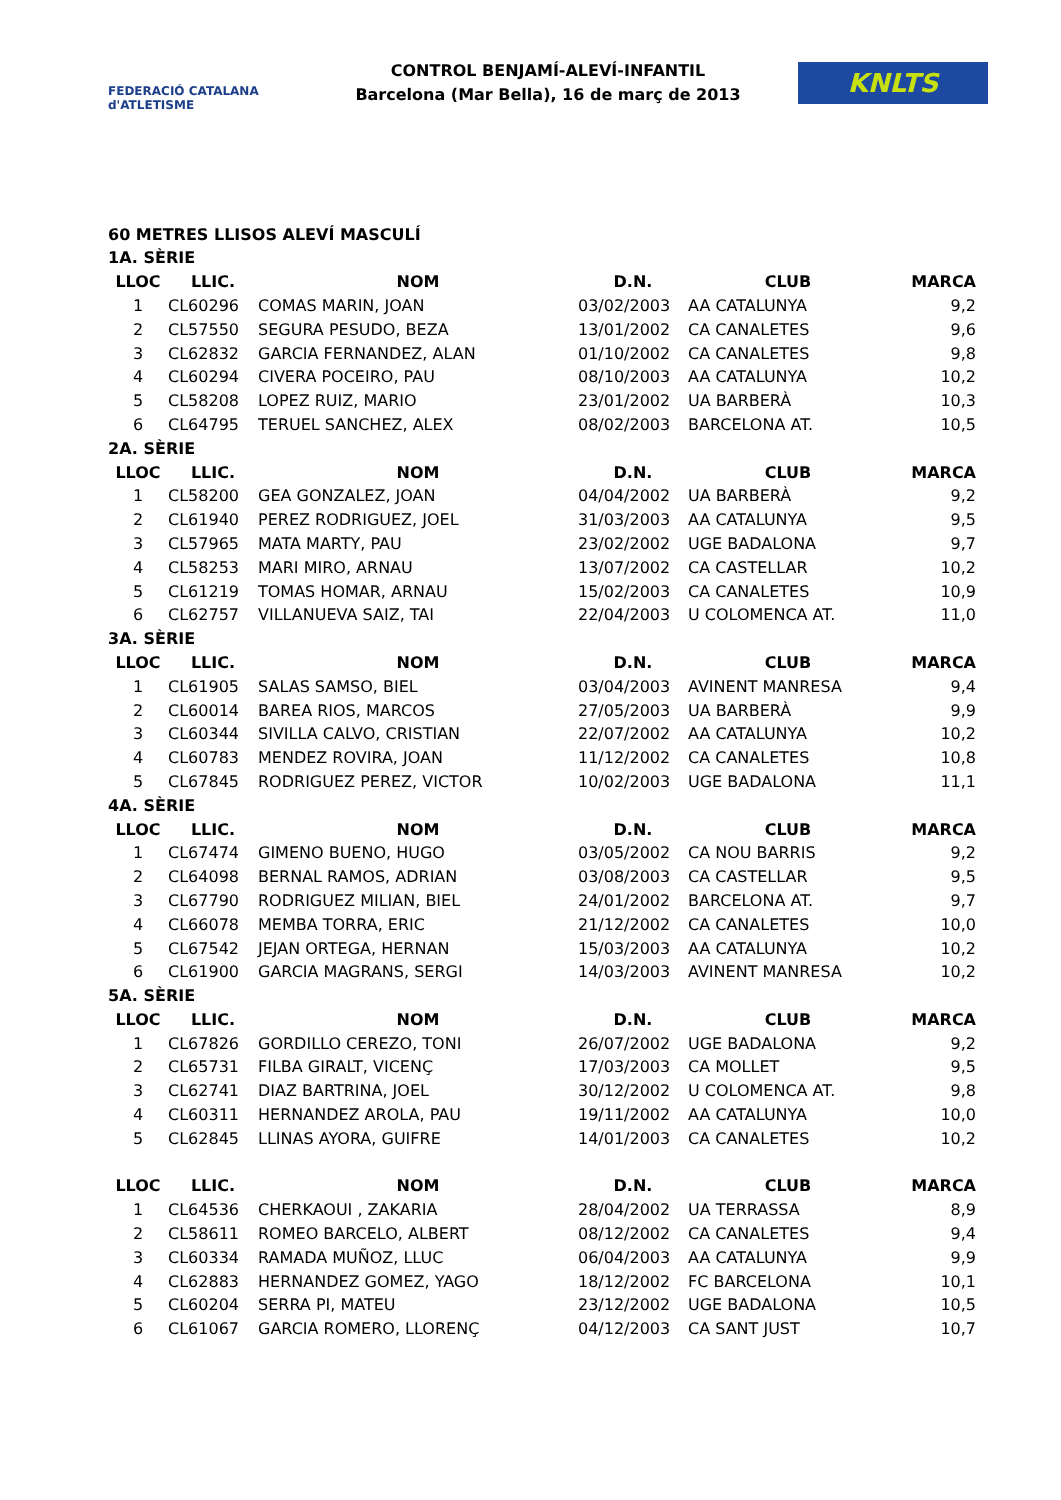FEDERACIÓ CATALANA d'ATLETISME
CONTROL BENJAMÍ-ALEVÍ-INFANTIL
Barcelona (Mar Bella), 16 de març de 2013
KNLTS
60 METRES LLISOS ALEVÍ MASCULÍ
| 1A. SÈRIE | | | | | |
| LLOC | LLIC. | NOM | D.N. | CLUB | MARCA |
| 1 | CL60296 | COMAS MARIN, JOAN | 03/02/2003 | AA CATALUNYA | 9,2 |
| 2 | CL57550 | SEGURA PESUDO, BEZA | 13/01/2002 | CA CANALETES | 9,6 |
| 3 | CL62832 | GARCIA FERNANDEZ, ALAN | 01/10/2002 | CA CANALETES | 9,8 |
| 4 | CL60294 | CIVERA POCEIRO, PAU | 08/10/2003 | AA CATALUNYA | 10,2 |
| 5 | CL58208 | LOPEZ RUIZ, MARIO | 23/01/2002 | UA BARBERÀ | 10,3 |
| 6 | CL64795 | TERUEL SANCHEZ, ALEX | 08/02/2003 | BARCELONA AT. | 10,5 |
| 2A. SÈRIE | | | | | |
| LLOC | LLIC. | NOM | D.N. | CLUB | MARCA |
| 1 | CL58200 | GEA GONZALEZ, JOAN | 04/04/2002 | UA BARBERÀ | 9,2 |
| 2 | CL61940 | PEREZ RODRIGUEZ, JOEL | 31/03/2003 | AA CATALUNYA | 9,5 |
| 3 | CL57965 | MATA MARTY, PAU | 23/02/2002 | UGE BADALONA | 9,7 |
| 4 | CL58253 | MARI MIRO, ARNAU | 13/07/2002 | CA CASTELLAR | 10,2 |
| 5 | CL61219 | TOMAS HOMAR, ARNAU | 15/02/2003 | CA CANALETES | 10,9 |
| 6 | CL62757 | VILLANUEVA SAIZ, TAI | 22/04/2003 | U COLOMENCA AT. | 11,0 |
| 3A. SÈRIE | | | | | |
| LLOC | LLIC. | NOM | D.N. | CLUB | MARCA |
| 1 | CL61905 | SALAS SAMSO, BIEL | 03/04/2003 | AVINENT MANRESA | 9,4 |
| 2 | CL60014 | BAREA RIOS, MARCOS | 27/05/2003 | UA BARBERÀ | 9,9 |
| 3 | CL60344 | SIVILLA CALVO, CRISTIAN | 22/07/2002 | AA CATALUNYA | 10,2 |
| 4 | CL60783 | MENDEZ ROVIRA, JOAN | 11/12/2002 | CA CANALETES | 10,8 |
| 5 | CL67845 | RODRIGUEZ PEREZ, VICTOR | 10/02/2003 | UGE BADALONA | 11,1 |
| 4A. SÈRIE | | | | | |
| LLOC | LLIC. | NOM | D.N. | CLUB | MARCA |
| 1 | CL67474 | GIMENO BUENO, HUGO | 03/05/2002 | CA NOU BARRIS | 9,2 |
| 2 | CL64098 | BERNAL RAMOS, ADRIAN | 03/08/2003 | CA CASTELLAR | 9,5 |
| 3 | CL67790 | RODRIGUEZ MILIAN, BIEL | 24/01/2002 | BARCELONA AT. | 9,7 |
| 4 | CL66078 | MEMBA TORRA, ERIC | 21/12/2002 | CA CANALETES | 10,0 |
| 5 | CL67542 | JEJAN ORTEGA, HERNAN | 15/03/2003 | AA CATALUNYA | 10,2 |
| 6 | CL61900 | GARCIA MAGRANS, SERGI | 14/03/2003 | AVINENT MANRESA | 10,2 |
| 5A. SÈRIE | | | | | |
| LLOC | LLIC. | NOM | D.N. | CLUB | MARCA |
| 1 | CL67826 | GORDILLO CEREZO, TONI | 26/07/2002 | UGE BADALONA | 9,2 |
| 2 | CL65731 | FILBA GIRALT, VICENÇ | 17/03/2003 | CA MOLLET | 9,5 |
| 3 | CL62741 | DIAZ BARTRINA, JOEL | 30/12/2002 | U COLOMENCA AT. | 9,8 |
| 4 | CL60311 | HERNANDEZ AROLA, PAU | 19/11/2002 | AA CATALUNYA | 10,0 |
| 5 | CL62845 | LLINAS AYORA, GUIFRE | 14/01/2003 | CA CANALETES | 10,2 |
| LLOC | LLIC. | NOM | D.N. | CLUB | MARCA |
| 1 | CL64536 | CHERKAOUI , ZAKARIA | 28/04/2002 | UA TERRASSA | 8,9 |
| 2 | CL58611 | ROMEO BARCELO, ALBERT | 08/12/2002 | CA CANALETES | 9,4 |
| 3 | CL60334 | RAMADA MUÑOZ, LLUC | 06/04/2003 | AA CATALUNYA | 9,9 |
| 4 | CL62883 | HERNANDEZ GOMEZ, YAGO | 18/12/2002 | FC BARCELONA | 10,1 |
| 5 | CL60204 | SERRA PI, MATEU | 23/12/2002 | UGE BADALONA | 10,5 |
| 6 | CL61067 | GARCIA ROMERO, LLORENÇ | 04/12/2003 | CA SANT JUST | 10,7 |